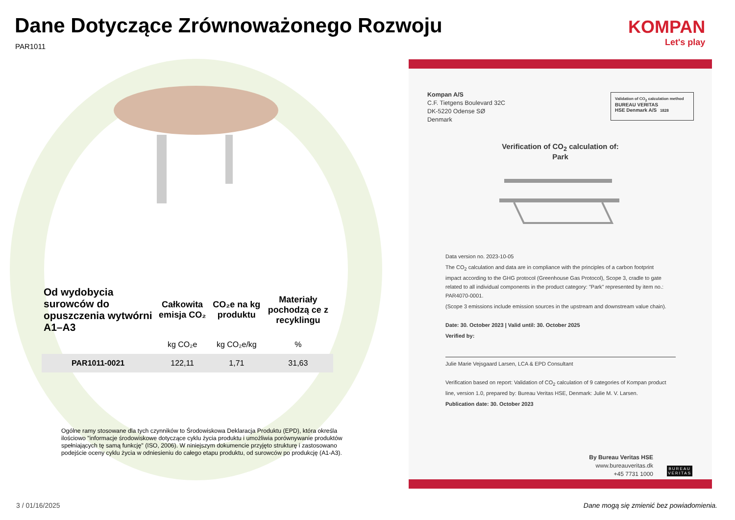Dane Dotyczące Zrównoważonego Rozwoju
PAR1011
KOMPAN
Let's play
| Od wydobycia surowców do opuszczenia wytwórni A1–A3 | Całkowita emisja CO₂ | CO₂e na kg produktu | Materiały pochodzą ce z recyklingu |
| --- | --- | --- | --- |
| | kg CO₂e | kg CO₂e/kg | % |
| PAR1011-0021 | 122,11 | 1,71 | 31,63 |
Ogólne ramy stosowane dla tych czynników to Środowiskowa Deklaracja Produktu (EPD), która określa ilościowo "informacje środowiskowe dotyczące cyklu życia produktu i umożliwia porównywanie produktów spełniających tę samą funkcję" (ISO, 2006). W niniejszym dokumencie przyjęto strukturę i zastosowano podejście oceny cyklu życia w odniesieniu do całego etapu produktu, od surowców po produkcję (A1-A3).
3 / 01/16/2025
Dane mogą się zmienić bez powiadomienia.
Kompan A/S
C.F. Tietgens Boulevard 32C
DK-5220 Odense SØ
Denmark
Validation of CO<sub>2</sub> calculation method
BUREAU VERITAS
HSE Denmark A/S 1828
Verification of CO<sub>2</sub> calculation of:
Park
Data version no. 2023-10-05
The CO<sub>2</sub> calculation and data are in compliance with the principles of a carbon footprint impact according to the GHG protocol (Greenhouse Gas Protocol), Scope 3, cradle to gate related to all individual components in the product category: "Park" represented by item no.: PAR4070-0001.
(Scope 3 emissions include emission sources in the upstream and downstream value chain).
Date: 30. October 2023 | Valid until: 30. October 2025
Verified by:
Julie Marie Vejsgaard Larsen, LCA & EPD Consultant
Verification based on report: Validation of CO<sub>2</sub> calculation of 9 categories of Kompan product line, version 1.0, prepared by: Bureau Veritas HSE, Denmark: Julie M. V. Larsen.
Publication date: 30. October 2023
By Bureau Veritas HSE
www.bureauveritas.dk
+45 7731 1000
BUREAU
VERITAS